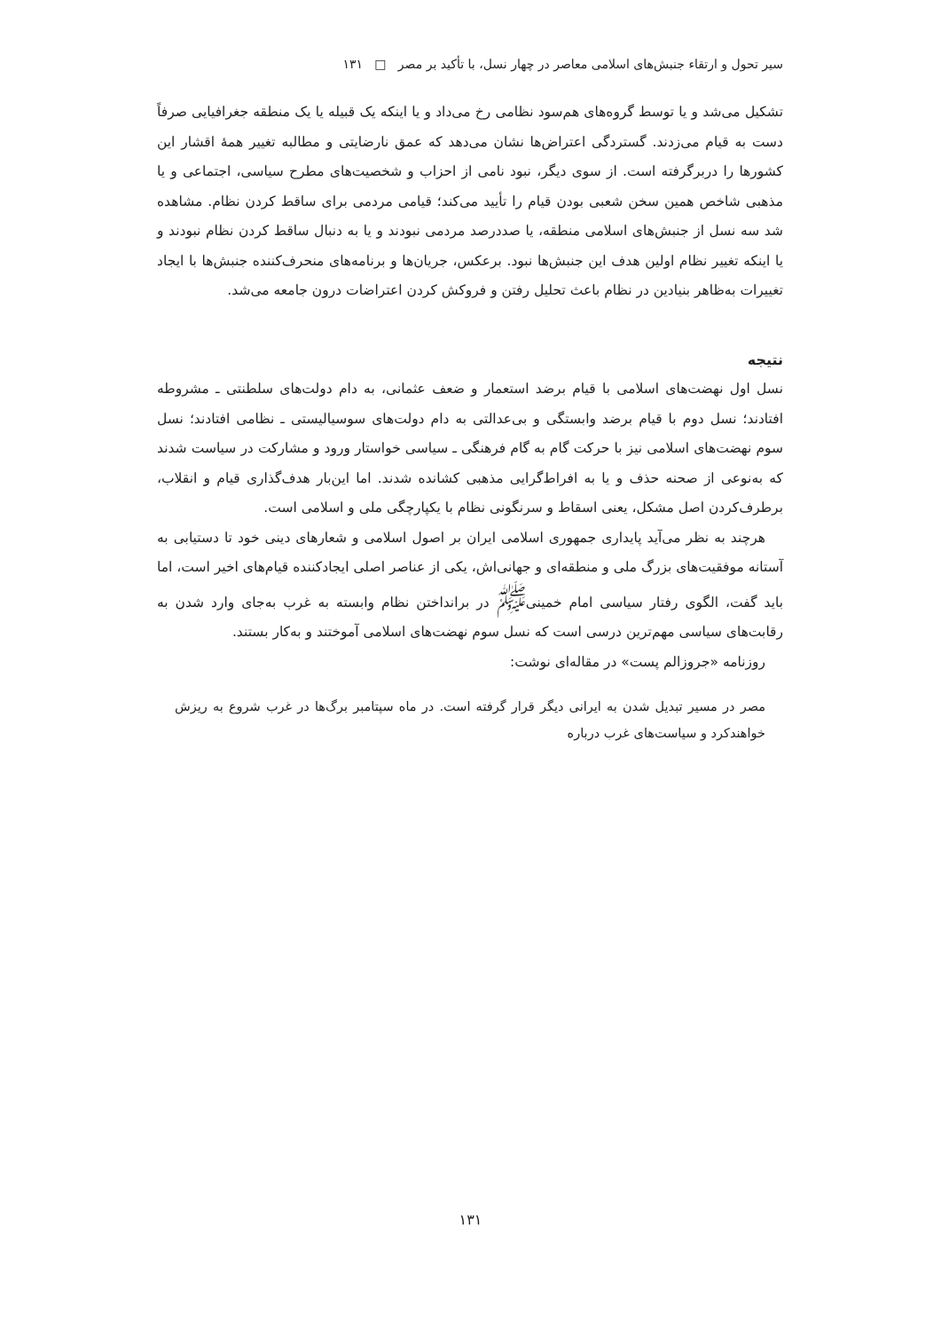سیر تحول و ارتقاء جنبش‌های اسلامی معاصر در چهار نسل، با تأکید بر مصر □ ۱۳۱
تشکیل می‌شد و یا توسط گروه‌های هم‌سود نظامی رخ می‌داد و یا اینکه یک قبیله یا یک منطقه جغرافیایی صرفاً دست به قیام می‌زدند. گستردگی اعتراض‌ها نشان می‌دهد که عمق نارضایتی و مطالبه تغییر همهٔ اقشار این کشورها را دربرگرفته است. از سوی دیگر، نبود نامی از احزاب و شخصیت‌های مطرح سیاسی، اجتماعی و یا مذهبی شاخص همین سخن شعبی بودن قیام را تأیید می‌کند؛ قیامی مردمی برای ساقط کردن نظام. مشاهده شد سه نسل از جنبش‌های اسلامی منطقه، یا صددرصد مردمی نبودند و یا به دنبال ساقط کردن نظام نبودند و یا اینکه تغییر نظام اولین هدف این جنبش‌ها نبود. برعکس، جریان‌ها و برنامه‌های منحرف‌کننده جنبش‌ها با ایجاد تغییرات به‌ظاهر بنیادین در نظام باعث تحلیل رفتن و فروکش کردن اعتراضات درون جامعه می‌شد.
نتیجه
نسل اول نهضت‌های اسلامی با قیام برضد استعمار و ضعف عثمانی، به دام دولت‌های سلطنتی ـ مشروطه افتادند؛ نسل دوم با قیام برضد وابستگی و بی‌عدالتی به دام دولت‌های سوسیالیستی ـ نظامی افتادند؛ نسل سوم نهضت‌های اسلامی نیز با حرکت گام به گام فرهنگی ـ سیاسی خواستار ورود و مشارکت در سیاست شدند که به‌نوعی از صحنه حذف و یا به افراط‌گرایی مذهبی کشانده شدند. اما این‌بار هدف‌گذاری قیام و انقلاب، برطرف‌کردن اصل مشکل، یعنی اسقاط و سرنگونی نظام با یکپارچگی ملی و اسلامی است.
هرچند به نظر می‌آید پایداری جمهوری اسلامی ایران بر اصول اسلامی و شعارهای دینی خود تا دستیابی به آستانه موفقیت‌های بزرگ ملی و منطقه‌ای و جهانی‌اش، یکی از عناصر اصلی ایجادکننده قیام‌های اخیر است، اما باید گفت، الگوی رفتار سیاسی امام خمینی<sup>ﷺ</sup> در برانداختن نظام وابسته به غرب به‌جای وارد شدن به رقابت‌های سیاسی مهم‌ترین درسی است که نسل سوم نهضت‌های اسلامی آموختند و به‌کار بستند.
روزنامه «جروزالم پست» در مقاله‌ای نوشت:
مصر در مسیر تبدیل شدن به ایرانی دیگر قرار گرفته است. در ماه سپتامبر برگ‌ها در غرب شروع به ریزش خواهندکرد و سیاست‌های غرب درباره
۱۳۱